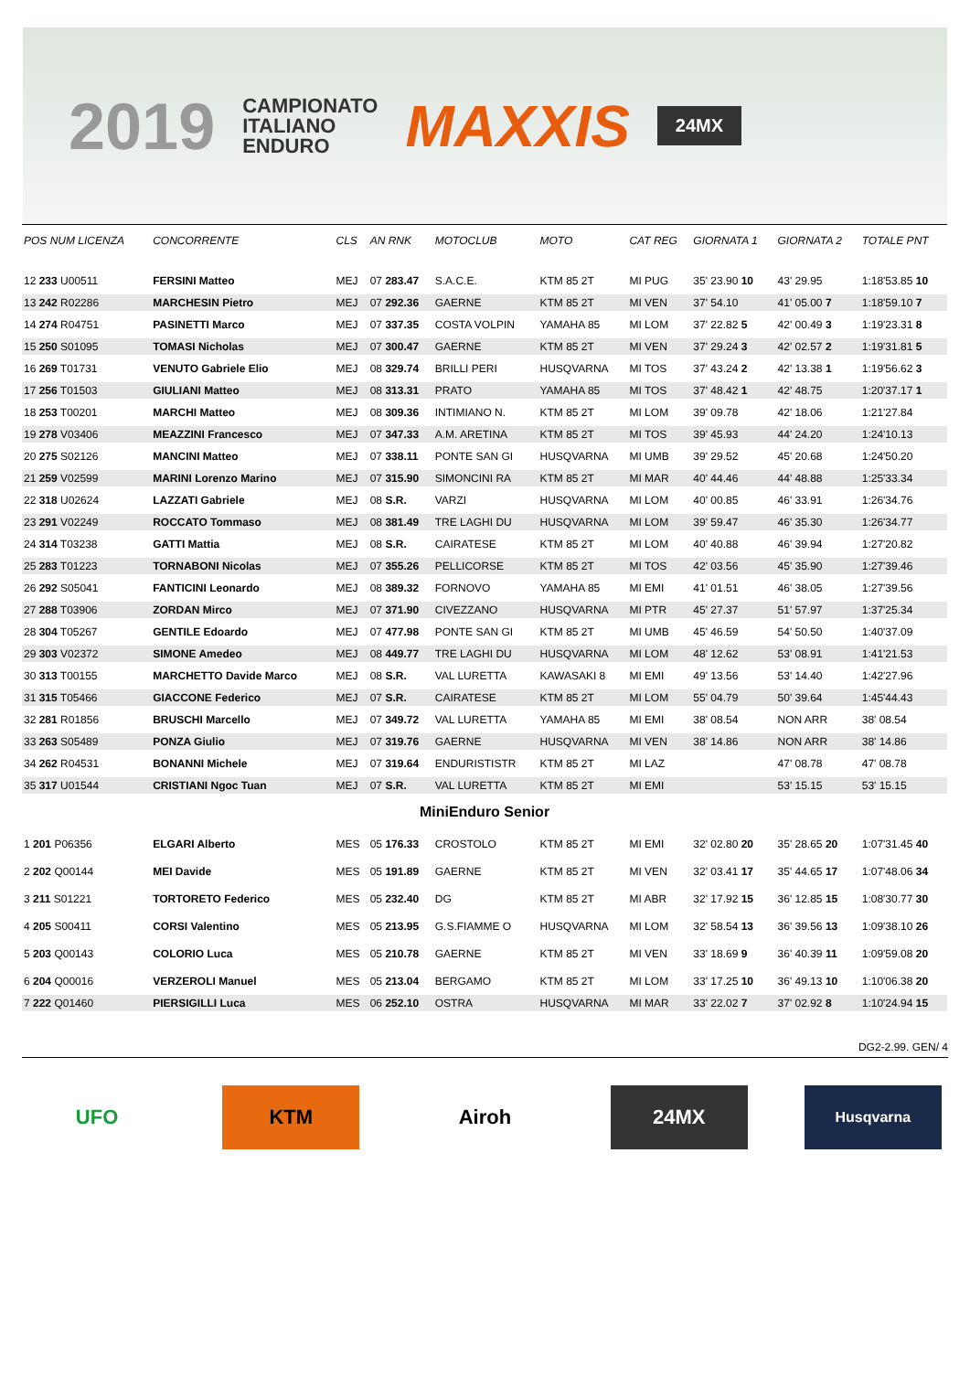2019
CAMPIONATO
ITALIANO
ENDURO
MAXXIS
24MX
| POS NUM LICENZA | CONCORRENTE | CLS | AN RNK | MOTOCLUB | MOTO | CAT REG | GIORNATA 1 | GIORNATA 2 | TOTALE PNT |
| --- | --- | --- | --- | --- | --- | --- | --- | --- | --- |
| 12 233 U00511 | FERSINI Matteo | MEJ | 07 283.47 | S.A.C.E. | KTM 85 2T | MI PUG | 35' 23.90 10 | 43' 29.95 | 1:18'53.85 10 |
| 13 242 R02286 | MARCHESIN Pietro | MEJ | 07 292.36 | GAERNE | KTM 85 2T | MI VEN | 37' 54.10 | 41' 05.00 7 | 1:18'59.10 7 |
| 14 274 R04751 | PASINETTI Marco | MEJ | 07 337.35 | COSTA VOLPIN | YAMAHA 85 | MI LOM | 37' 22.82 5 | 42' 00.49 3 | 1:19'23.31 8 |
| 15 250 S01095 | TOMASI Nicholas | MEJ | 07 300.47 | GAERNE | KTM 85 2T | MI VEN | 37' 29.24 3 | 42' 02.57 2 | 1:19'31.81 5 |
| 16 269 T01731 | VENUTO Gabriele Elio | MEJ | 08 329.74 | BRILLI PERI | HUSQVARNA | MI TOS | 37' 43.24 2 | 42' 13.38 1 | 1:19'56.62 3 |
| 17 256 T01503 | GIULIANI Matteo | MEJ | 08 313.31 | PRATO | YAMAHA 85 | MI TOS | 37' 48.42 1 | 42' 48.75 | 1:20'37.17 1 |
| 18 253 T00201 | MARCHI Matteo | MEJ | 08 309.36 | INTIMIANO N. | KTM 85 2T | MI LOM | 39' 09.78 | 42' 18.06 | 1:21'27.84 |
| 19 278 V03406 | MEAZZINI Francesco | MEJ | 07 347.33 | A.M. ARETINA | KTM 85 2T | MI TOS | 39' 45.93 | 44' 24.20 | 1:24'10.13 |
| 20 275 S02126 | MANCINI Matteo | MEJ | 07 338.11 | PONTE SAN GI | HUSQVARNA | MI UMB | 39' 29.52 | 45' 20.68 | 1:24'50.20 |
| 21 259 V02599 | MARINI Lorenzo Marino | MEJ | 07 315.90 | SIMONCINI RA | KTM 85 2T | MI MAR | 40' 44.46 | 44' 48.88 | 1:25'33.34 |
| 22 318 U02624 | LAZZATI Gabriele | MEJ | 08 S.R. | VARZI | HUSQVARNA | MI LOM | 40' 00.85 | 46' 33.91 | 1:26'34.76 |
| 23 291 V02249 | ROCCATO Tommaso | MEJ | 08 381.49 | TRE LAGHI DU | HUSQVARNA | MI LOM | 39' 59.47 | 46' 35.30 | 1:26'34.77 |
| 24 314 T03238 | GATTI Mattia | MEJ | 08 S.R. | CAIRATESE | KTM 85 2T | MI LOM | 40' 40.88 | 46' 39.94 | 1:27'20.82 |
| 25 283 T01223 | TORNABONI Nicolas | MEJ | 07 355.26 | PELLICORSE | KTM 85 2T | MI TOS | 42' 03.56 | 45' 35.90 | 1:27'39.46 |
| 26 292 S05041 | FANTICINI Leonardo | MEJ | 08 389.32 | FORNOVO | YAMAHA 85 | MI EMI | 41' 01.51 | 46' 38.05 | 1:27'39.56 |
| 27 288 T03906 | ZORDAN Mirco | MEJ | 07 371.90 | CIVEZZANO | HUSQVARNA | MI PTR | 45' 27.37 | 51' 57.97 | 1:37'25.34 |
| 28 304 T05267 | GENTILE Edoardo | MEJ | 07 477.98 | PONTE SAN GI | KTM 85 2T | MI UMB | 45' 46.59 | 54' 50.50 | 1:40'37.09 |
| 29 303 V02372 | SIMONE Amedeo | MEJ | 08 449.77 | TRE LAGHI DU | HUSQVARNA | MI LOM | 48' 12.62 | 53' 08.91 | 1:41'21.53 |
| 30 313 T00155 | MARCHETTO Davide Marco | MEJ | 08 S.R. | VAL LURETTA | KAWASAKI 8 | MI EMI | 49' 13.56 | 53' 14.40 | 1:42'27.96 |
| 31 315 T05466 | GIACCONE Federico | MEJ | 07 S.R. | CAIRATESE | KTM 85 2T | MI LOM | 55' 04.79 | 50' 39.64 | 1:45'44.43 |
| 32 281 R01856 | BRUSCHI Marcello | MEJ | 07 349.72 | VAL LURETTA | YAMAHA 85 | MI EMI | 38' 08.54 | NON ARR | 38' 08.54 |
| 33 263 S05489 | PONZA Giulio | MEJ | 07 319.76 | GAERNE | HUSQVARNA | MI VEN | 38' 14.86 | NON ARR | 38' 14.86 |
| 34 262 R04531 | BONANNI Michele | MEJ | 07 319.64 | ENDURISTISTR | KTM 85 2T | MI LAZ | | 47' 08.78 | 47' 08.78 |
| 35 317 U01544 | CRISTIANI Ngoc Tuan | MEJ | 07 S.R. | VAL LURETTA | KTM 85 2T | MI EMI | | 53' 15.15 | 53' 15.15 |
| MiniEnduro Senior | | | | | | | | | |
| 1 201 P06356 | ELGARI Alberto | MES | 05 176.33 | CROSTOLO | KTM 85 2T | MI EMI | 32' 02.80 20 | 35' 28.65 20 | 1:07'31.45 40 |
| 2 202 Q00144 | MEI Davide | MES | 05 191.89 | GAERNE | KTM 85 2T | MI VEN | 32' 03.41 17 | 35' 44.65 17 | 1:07'48.06 34 |
| 3 211 S01221 | TORTORETO Federico | MES | 05 232.40 | DG | KTM 85 2T | MI ABR | 32' 17.92 15 | 36' 12.85 15 | 1:08'30.77 30 |
| 4 205 S00411 | CORSI Valentino | MES | 05 213.95 | G.S.FIAMME O | HUSQVARNA | MI LOM | 32' 58.54 13 | 36' 39.56 13 | 1:09'38.10 26 |
| 5 203 Q00143 | COLORIO Luca | MES | 05 210.78 | GAERNE | KTM 85 2T | MI VEN | 33' 18.69 9 | 36' 40.39 11 | 1:09'59.08 20 |
| 6 204 Q00016 | VERZEROLI Manuel | MES | 05 213.04 | BERGAMO | KTM 85 2T | MI LOM | 33' 17.25 10 | 36' 49.13 10 | 1:10'06.38 20 |
| 7 222 Q01460 | PIERSIGILLI Luca | MES | 06 252.10 | OSTRA | HUSQVARNA | MI MAR | 33' 22.02 7 | 37' 02.92 8 | 1:10'24.94 15 |
DG2-2.99. GEN/ 4
UFO KTM Airoh 24MX
Husqvarna